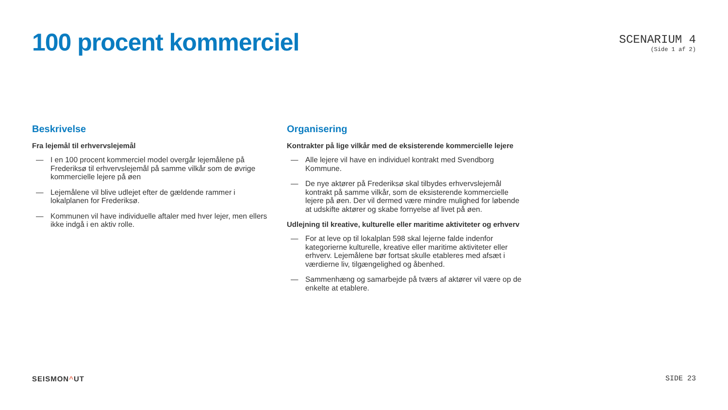100 procent kommerciel
SCENARIUM 4
(Side 1 af 2)
Beskrivelse
Fra lejemål til erhvervslejemål
— I en 100 procent kommerciel model overgår lejemålene på Frederiksø til erhvervslejemål på samme vilkår som de øvrige kommercielle lejere på øen
— Lejemålene vil blive udlejet efter de gældende rammer i lokalplanen for Frederiksø.
— Kommunen vil have individuelle aftaler med hver lejer, men ellers ikke indgå i en aktiv rolle.
Organisering
Kontrakter på lige vilkår med de eksisterende kommercielle lejere
— Alle lejere vil have en individuel kontrakt med Svendborg Kommune.
— De nye aktører på Frederiksø skal tilbydes erhvervslejemål kontrakt på samme vilkår, som de eksisterende kommercielle lejere på øen. Der vil dermed være mindre mulighed for løbende at udskifte aktører og skabe fornyelse af livet på øen.
Udlejning til kreative, kulturelle eller maritime aktiviteter og erhverv
— For at leve op til lokalplan 598 skal lejerne falde indenfor kategorierne kulturelle, kreative eller maritime aktiviteter eller erhverv. Lejemålene bør fortsat skulle etableres med afsæt i værdierne liv, tilgængelighed og åbenhed.
— Sammenhæng og samarbejde på tværs af aktører vil være op de enkelte at etablere.
SEISMON^UT SIDE 23